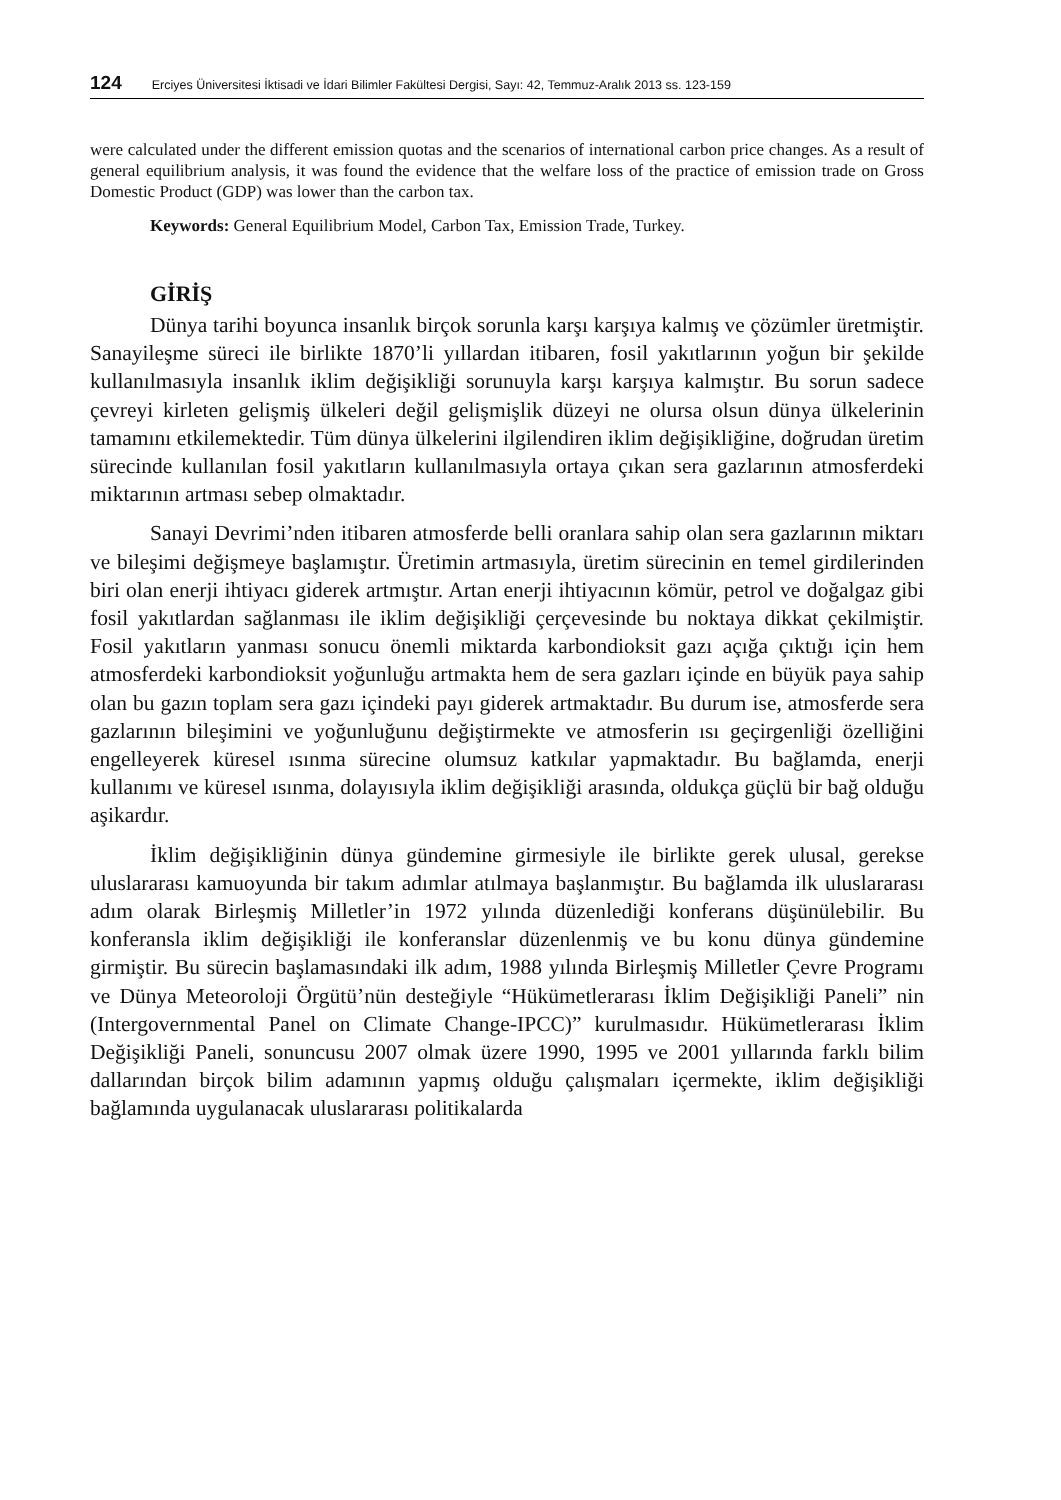124 Erciyes Üniversitesi İktisadi ve İdari Bilimler Fakültesi Dergisi, Sayı: 42, Temmuz-Aralık 2013 ss. 123-159
were calculated under the different emission quotas and the scenarios of international carbon price changes. As a result of general equilibrium analysis, it was found the evidence that the welfare loss of the practice of emission trade on Gross Domestic Product (GDP) was lower than the carbon tax.
Keywords: General Equilibrium Model, Carbon Tax, Emission Trade, Turkey.
GİRİŞ
Dünya tarihi boyunca insanlık birçok sorunla karşı karşıya kalmış ve çözümler üretmiştir. Sanayileşme süreci ile birlikte 1870’li yıllardan itibaren, fosil yakıtlarının yoğun bir şekilde kullanılmasıyla insanlık iklim değişikliği sorunuyla karşı karşıya kalmıştır. Bu sorun sadece çevreyi kirleten gelişmiş ülkeleri değil gelişmişlik düzeyi ne olursa olsun dünya ülkelerinin tamamını etkilemektedir. Tüm dünya ülkelerini ilgilendiren iklim değişikliğine, doğrudan üretim sürecinde kullanılan fosil yakıtların kullanılmasıyla ortaya çıkan sera gazlarının atmosferdeki miktarının artması sebep olmaktadır.
Sanayi Devrimi’nden itibaren atmosferde belli oranlara sahip olan sera gazlarının miktarı ve bileşimi değişmeye başlamıştır. Üretimin artmasıyla, üretim sürecinin en temel girdilerinden biri olan enerji ihtiyacı giderek artmıştır. Artan enerji ihtiyacının kömür, petrol ve doğalgaz gibi fosil yakıtlardan sağlanması ile iklim değişikliği çerçevesinde bu noktaya dikkat çekilmiştir. Fosil yakıtların yanması sonucu önemli miktarda karbondioksit gazı açığa çıktığı için hem atmosferdeki karbondioksit yoğunluğu artmakta hem de sera gazları içinde en büyük paya sahip olan bu gazın toplam sera gazı içindeki payı giderek artmaktadır. Bu durum ise, atmosferde sera gazlarının bileşimini ve yoğunluğunu değiştirmekte ve atmosferin ısı geçirgenliği özelliğini engelleyerek küresel ısınma sürecine olumsuz katkılar yapmaktadır. Bu bağlamda, enerji kullanımı ve küresel ısınma, dolayısıyla iklim değişikliği arasında, oldukça güçlü bir bağ olduğu aşikardır.
İklim değişikliğinin dünya gündemine girmesiyle ile birlikte gerek ulusal, gerekse uluslararası kamuoyunda bir takım adımlar atılmaya başlanmıştır. Bu bağlamda ilk uluslararası adım olarak Birleşmiş Milletler’in 1972 yılında düzenlediği konferans düşünülebilir. Bu konferansla iklim değişikliği ile konferanslar düzenlenmiş ve bu konu dünya gündemine girmiştir. Bu sürecin başlamasındaki ilk adım, 1988 yılında Birleşmiş Milletler Çevre Programı ve Dünya Meteoroloji Örgütü’nün desteğiyle “Hükümetlerarası İklim Değişikliği Paneli” nin (Intergovernmental Panel on Climate Change-IPCC)” kurulmasıdır. Hükümetlerarası İklim Değişikliği Paneli, sonuncusu 2007 olmak üzere 1990, 1995 ve 2001 yıllarında farklı bilim dallarından birçok bilim adamının yapmış olduğu çalışmaları içermekte, iklim değişikliği bağlamında uygulanacak uluslararası politikalarda